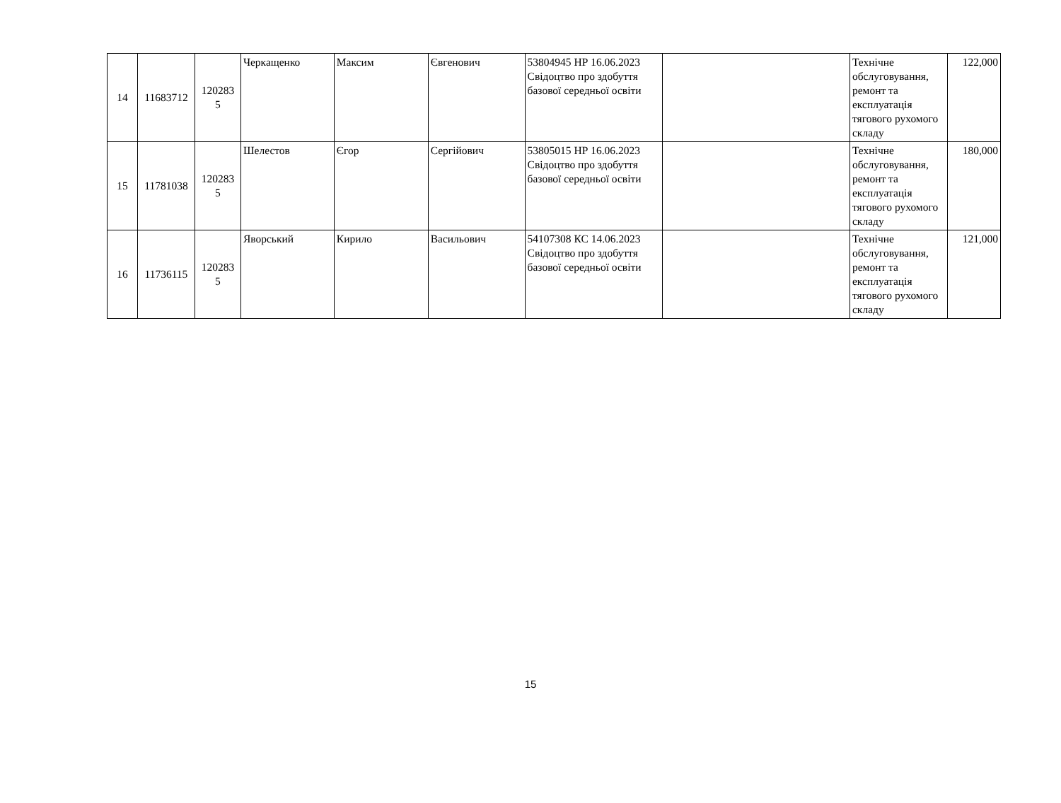| 14 | 11683712 | 120283 5 | Черкащенко | Максим | Євгенович | 53804945 НР 16.06.2023 Свідоцтво про здобуття базової середньої освіти | | Технічне обслуговування, ремонт та експлуатація тягового рухомого складу | 122,000 |
| 15 | 11781038 | 120283 5 | Шелестов | Єгор | Сергійович | 53805015 НР 16.06.2023 Свідоцтво про здобуття базової середньої освіти | | Технічне обслуговування, ремонт та експлуатація тягового рухомого складу | 180,000 |
| 16 | 11736115 | 120283 5 | Яворський | Кирило | Васильович | 54107308 КС 14.06.2023 Свідоцтво про здобуття базової середньої освіти | | Технічне обслуговування, ремонт та експлуатація тягового рухомого складу | 121,000 |
15